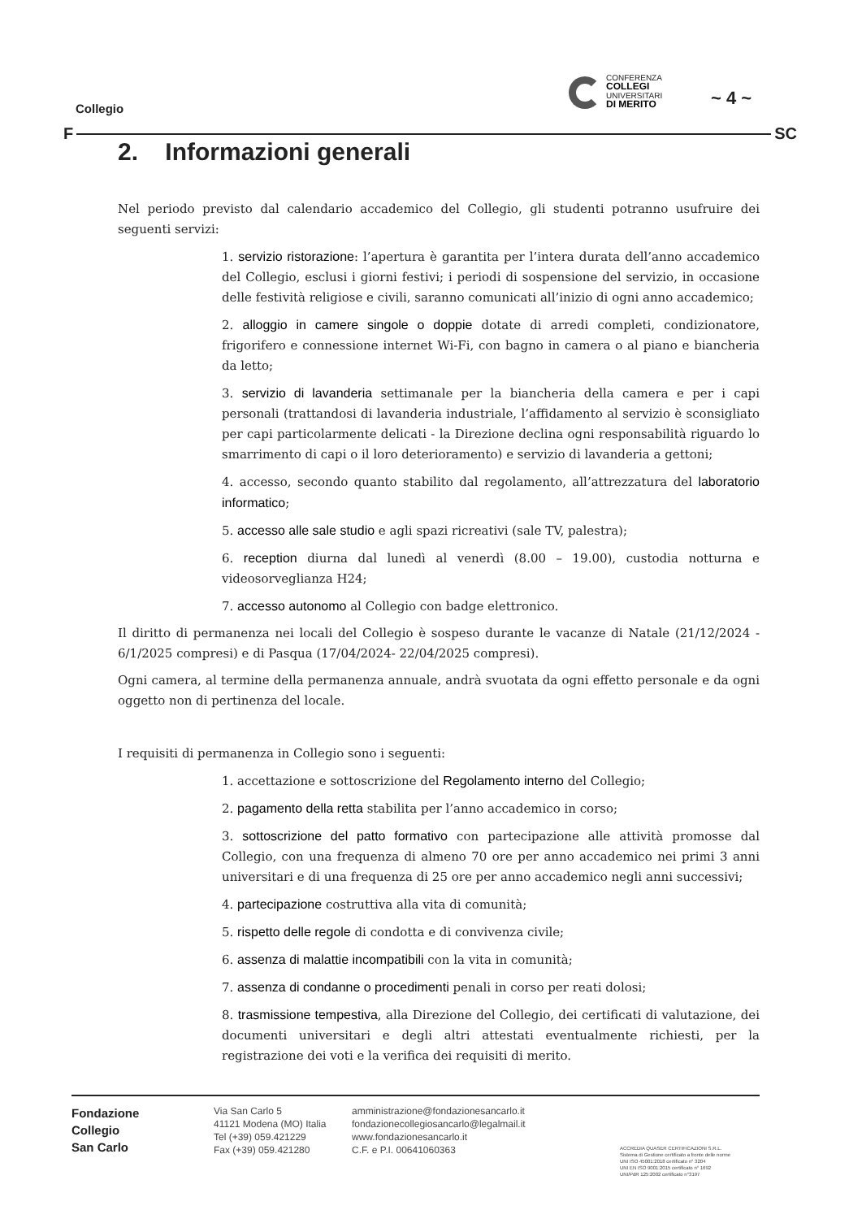Collegio
CONFERENZA
COLLEGI
UNIVERSITARI
DI MERITO
~ 4 ~
F SC
2. Informazioni generali
Nel periodo previsto dal calendario accademico del Collegio, gli studenti potranno usufruire dei seguenti servizi:
1. servizio ristorazione: l’apertura è garantita per l’intera durata dell’anno accademico del Collegio, esclusi i giorni festivi; i periodi di sospensione del servizio, in occasione delle festività religiose e civili, saranno comunicati all’inizio di ogni anno accademico;
2. alloggio in camere singole o doppie dotate di arredi completi, condizionatore, frigorifero e connessione internet Wi-Fi, con bagno in camera o al piano e biancheria da letto;
3. servizio di lavanderia settimanale per la biancheria della camera e per i capi personali (trattandosi di lavanderia industriale, l’affidamento al servizio è sconsigliato per capi particolarmente delicati - la Direzione declina ogni responsabilità riguardo lo smarrimento di capi o il loro deterioramento) e servizio di lavanderia a gettoni;
4. accesso, secondo quanto stabilito dal regolamento, all’attrezzatura del laboratorio informatico;
5. accesso alle sale studio e agli spazi ricreativi (sale TV, palestra);
6. reception diurna dal lunedì al venerdì (8.00 – 19.00), custodia notturna e videosorveglianza H24;
7. accesso autonomo al Collegio con badge elettronico.
Il diritto di permanenza nei locali del Collegio è sospeso durante le vacanze di Natale (21/12/2024 - 6/1/2025 compresi) e di Pasqua (17/04/2024- 22/04/2025 compresi).
Ogni camera, al termine della permanenza annuale, andrà svuotata da ogni effetto personale e da ogni oggetto non di pertinenza del locale.
I requisiti di permanenza in Collegio sono i seguenti:
1. accettazione e sottoscrizione del Regolamento interno del Collegio;
2. pagamento della retta stabilita per l’anno accademico in corso;
3. sottoscrizione del patto formativo con partecipazione alle attività promosse dal Collegio, con una frequenza di almeno 70 ore per anno accademico nei primi 3 anni universitari e di una frequenza di 25 ore per anno accademico negli anni successivi;
4. partecipazione costruttiva alla vita di comunità;
5. rispetto delle regole di condotta e di convivenza civile;
6. assenza di malattie incompatibili con la vita in comunità;
7. assenza di condanne o procedimenti penali in corso per reati dolosi;
8. trasmissione tempestiva, alla Direzione del Collegio, dei certificati di valutazione, dei documenti universitari e degli altri attestati eventualmente richiesti, per la registrazione dei voti e la verifica dei requisiti di merito.
Fondazione
Collegio
San Carlo
Via San Carlo 5
41121 Modena (MO) Italia
Tel (+39) 059.421229
Fax (+39) 059.421280
amministrazione@fondazionesancarlo.it
fondazionecollegiosancarlo@legalmail.it
www.fondazionesancarlo.it
C.F. e P.I. 00641060363
ACCREDIA QUASER CERTIFICAZIONI S.R.L.
Sistema di Gestione certificato a fronte delle norme
UNI ISO 45001:2018 certificato n° 3204
UNI EN ISO 9001:2015 certificato n° 1692
UNI/PdR 125:2002 certificato n°3197